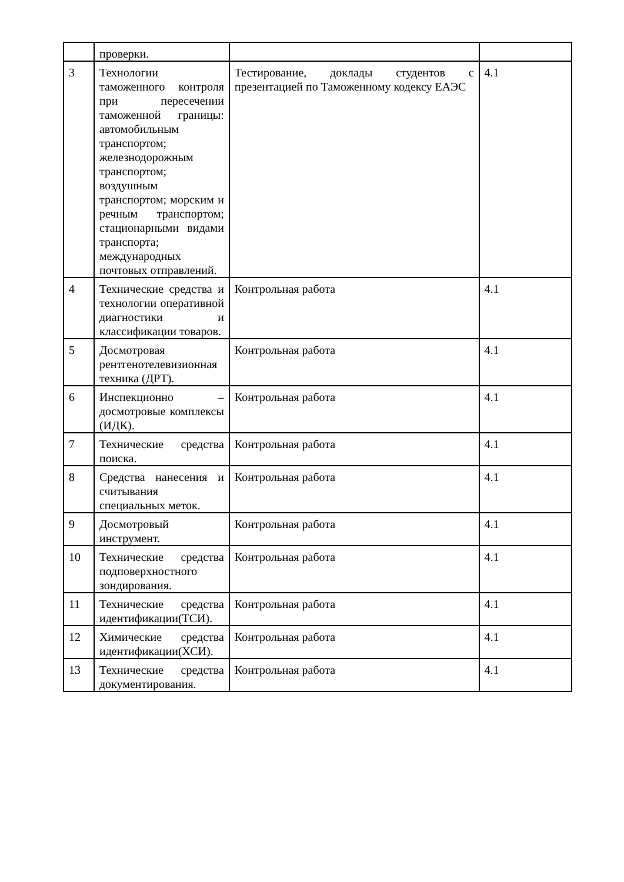| | проверки. | | |
| 3 | Технологии таможенного контроля при пересечении таможенной границы: автомобильным транспортом; железнодорожным транспортом; воздушным транспортом; морским и речным транспортом; стационарными видами транспорта; международных почтовых отправлений. | Тестирование, доклады студентов с презентацией по Таможенному кодексу ЕАЭС | 4.1 |
| 4 | Технические средства и технологии оперативной диагностики и классификации товаров. | Контрольная работа | 4.1 |
| 5 | Досмотровая рентгенотелевизионная техника (ДРТ). | Контрольная работа | 4.1 |
| 6 | Инспекционно – досмотровые комплексы (ИДК). | Контрольная работа | 4.1 |
| 7 | Технические средства поиска. | Контрольная работа | 4.1 |
| 8 | Средства нанесения и считывания специальных меток. | Контрольная работа | 4.1 |
| 9 | Досмотровый инструмент. | Контрольная работа | 4.1 |
| 10 | Технические средства подповерхностного зондирования. | Контрольная работа | 4.1 |
| 11 | Технические средства идентификации(ТСИ). | Контрольная работа | 4.1 |
| 12 | Химические средства идентификации(ХСИ). | Контрольная работа | 4.1 |
| 13 | Технические средства документирования. | Контрольная работа | 4.1 |